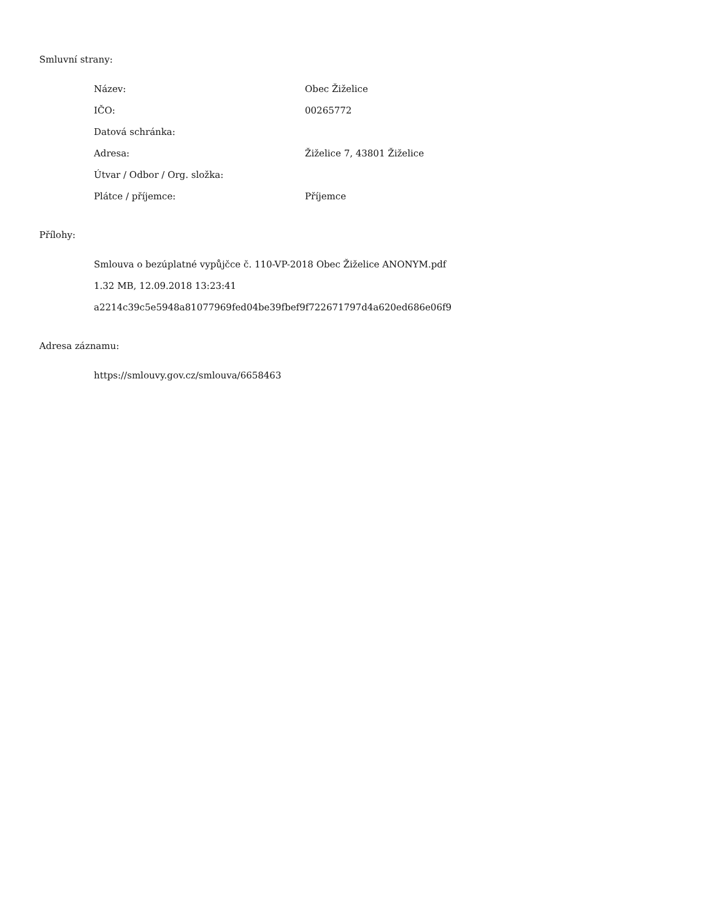Smluvní strany:
| Název: | Obec Žiželice |
| IČO: | 00265772 |
| Datová schránka: | |
| Adresa: | Žiželice 7, 43801 Žiželice |
| Útvar / Odbor / Org. složka: | |
| Plátce / příjemce: | Příjemce |
Přílohy:
Smlouva o bezúplatné vypůjčce č. 110-VP-2018 Obec Žiželice ANONYM.pdf
1.32 MB, 12.09.2018 13:23:41
a2214c39c5e5948a81077969fed04be39fbef9f722671797d4a620ed686e06f9
Adresa záznamu:
https://smlouvy.gov.cz/smlouva/6658463